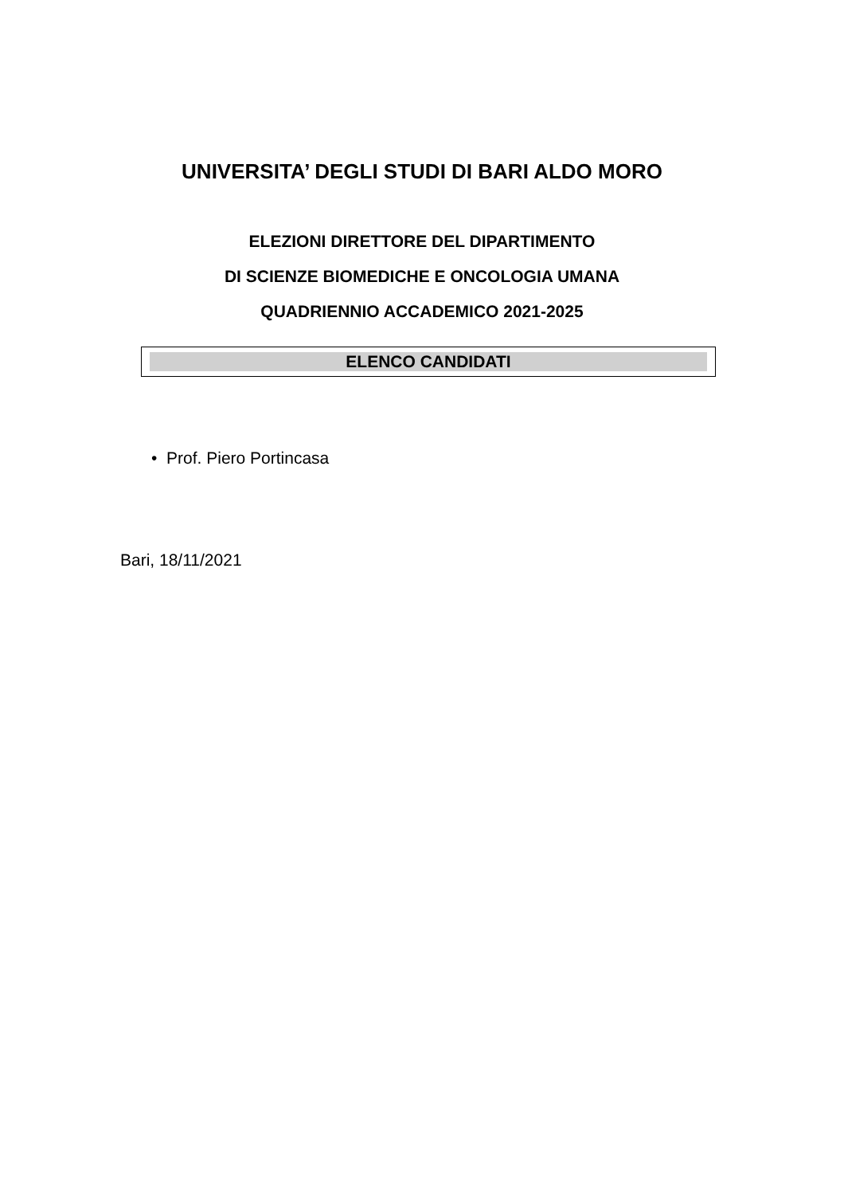UNIVERSITA’ DEGLI STUDI DI BARI ALDO MORO
ELEZIONI DIRETTORE DEL DIPARTIMENTO
DI SCIENZE BIOMEDICHE E ONCOLOGIA UMANA
QUADRIENNIO ACCADEMICO 2021-2025
ELENCO CANDIDATI
• Prof. Piero Portincasa
Bari, 18/11/2021